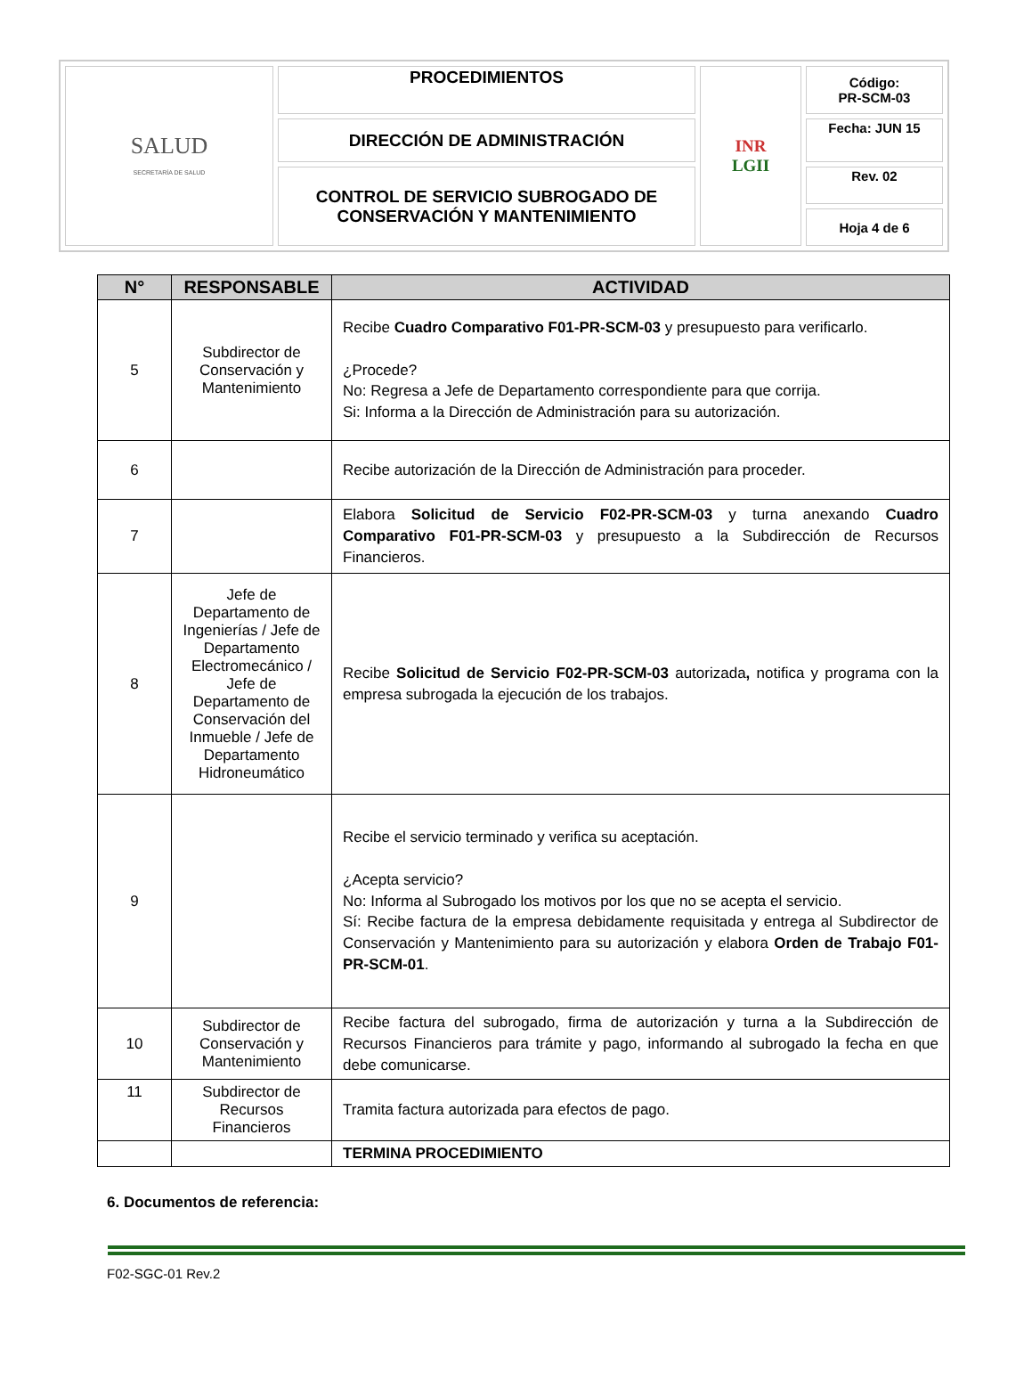| SALUD SECRETARÍA DE SALUD | PROCEDIMIENTOS | INR LGII | Código: PR-SCM-03 |
| | DIRECCIÓN DE ADMINISTRACIÓN | | Fecha: JUN 15 |
| | CONTROL DE SERVICIO SUBROGADO DE CONSERVACIÓN Y MANTENIMIENTO | | Rev. 02 |
| | | | Hoja 4 de 6 |
| N° | RESPONSABLE | ACTIVIDAD |
| --- | --- | --- |
| 5 | Subdirector de Conservación y Mantenimiento | Recibe Cuadro Comparativo F01-PR-SCM-03 y presupuesto para verificarlo. ¿Procede? No: Regresa a Jefe de Departamento correspondiente para que corrija. Si: Informa a la Dirección de Administración para su autorización. |
| 6 | | Recibe autorización de la Dirección de Administración para proceder. |
| 7 | | Elabora Solicitud de Servicio F02-PR-SCM-03 y turna anexando Cuadro Comparativo F01-PR-SCM-03 y presupuesto a la Subdirección de Recursos Financieros. |
| 8 | Jefe de Departamento de Ingenierías / Jefe de Departamento Electromecánico / Jefe de Departamento de Conservación del Inmueble / Jefe de Departamento Hidroneumático | Recibe Solicitud de Servicio F02-PR-SCM-03 autorizada , notifica y programa con la empresa subrogada la ejecución de los trabajos. |
| 9 | | Recibe el servicio terminado y verifica su aceptación. ¿Acepta servicio? No: Informa al Subrogado los motivos por los que no se acepta el servicio. Sí: Recibe factura de la empresa debidamente requisitada y entrega al Subdirector de Conservación y Mantenimiento para su autorización y elabora Orden de Trabajo F01-PR-SCM-01 . |
| 10 | Subdirector de Conservación y Mantenimiento | Recibe factura del subrogado, firma de autorización y turna a la Subdirección de Recursos Financieros para trámite y pago, informando al subrogado la fecha en que debe comunicarse. |
| 11 | Subdirector de Recursos Financieros | Tramita factura autorizada para efectos de pago. |
| | | TERMINA PROCEDIMIENTO |
6. Documentos de referencia:
F02-SGC-01 Rev.2